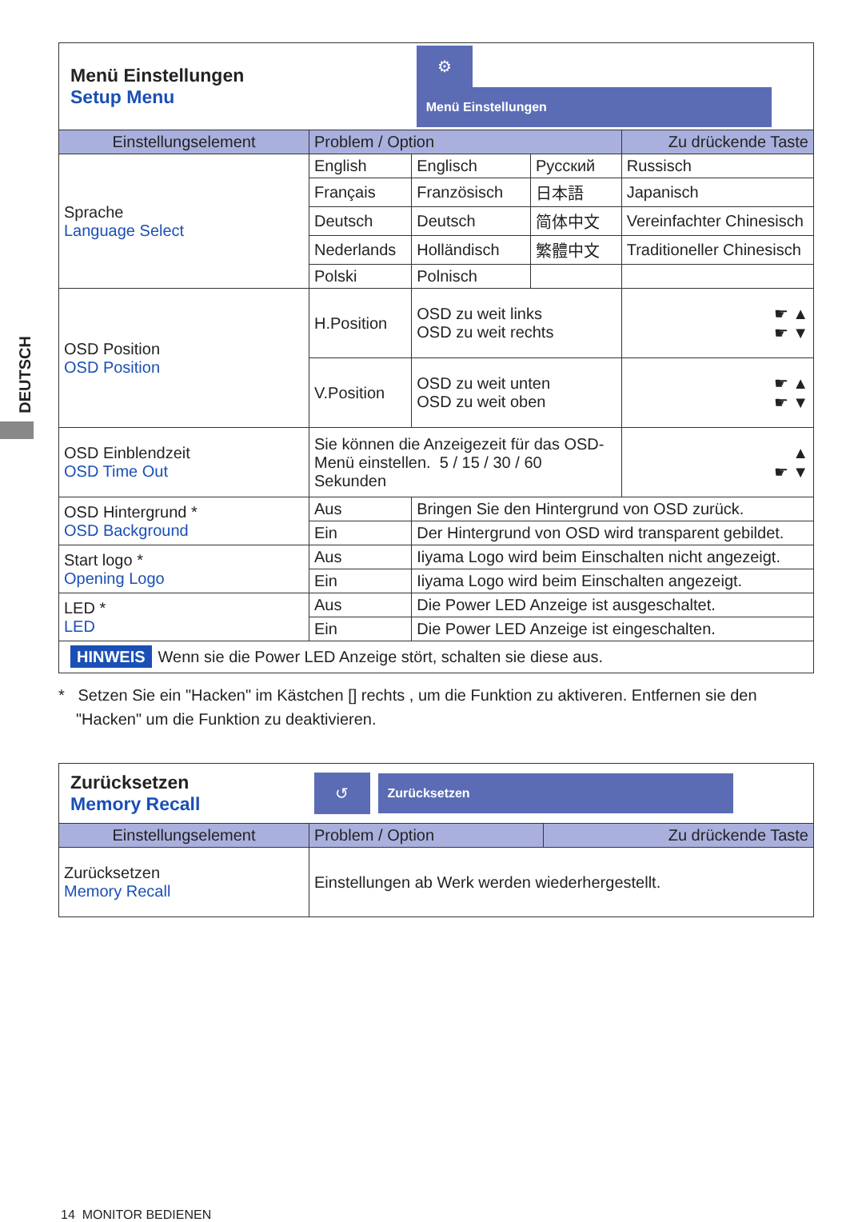DEUTSCH
| Menü Einstellungen Setup Menu | | ⚙ Menü Einstellungen | | | |
| Einstellungselement | Problem / Option | | | | Zu drückende Taste |
| Sprache Language Select | English | Englisch | Русский | Russisch | |
| | Français | Französisch | 日本語 | Japanisch | |
| | Deutsch | Deutsch | 简体中文 | Vereinfachter Chinesisch | |
| | Nederlands | Holländisch | 繁體中文 | Traditioneller Chinesisch | |
| | Polski | Polnisch | | | |
| OSD Position OSD Position | H.Position | OSD zu weit links OSD zu weit rechts | | | ☛ ▲ ☛ ▼ |
| | V.Position | OSD zu weit unten OSD zu weit oben | | | ☛ ▲ ☛ ▼ |
| OSD Einblendzeit OSD Time Out | Sie können die Anzeigezeit für das OSD- Menü einstellen. 5 / 15 / 30 / 60 Sekunden | | | | ▲ ☛ ▼ |
| OSD Hintergrund * OSD Background | Aus | Bringen Sie den Hintergrund von OSD zurück. | | | |
| | Ein | Der Hintergrund von OSD wird transparent gebildet. | | | |
| Start logo * Opening Logo | Aus | Iiyama Logo wird beim Einschalten nicht angezeigt. | | | |
| | Ein | Iiyama Logo wird beim Einschalten angezeigt. | | | |
| LED * LED | Aus | Die Power LED Anzeige ist ausgeschaltet. | | | |
| | Ein | Die Power LED Anzeige ist eingeschalten. | | | |
| HINWEIS Wenn sie die Power LED Anzeige stört, schalten sie diese aus. | | | | | |
* Setzen Sie ein "Hacken" im Kästchen [] rechts , um die Funktion zu aktiveren. Entfernen sie den "Hacken" um die Funktion zu deaktivieren.
| Zurücksetzen Memory Recall | ↺ Zurücksetzen | |
| Einstellungselement | Problem / Option | Zu drückende Taste |
| Zurücksetzen Memory Recall | Einstellungen ab Werk werden wiederhergestellt. | |
14 MONITOR BEDIENEN